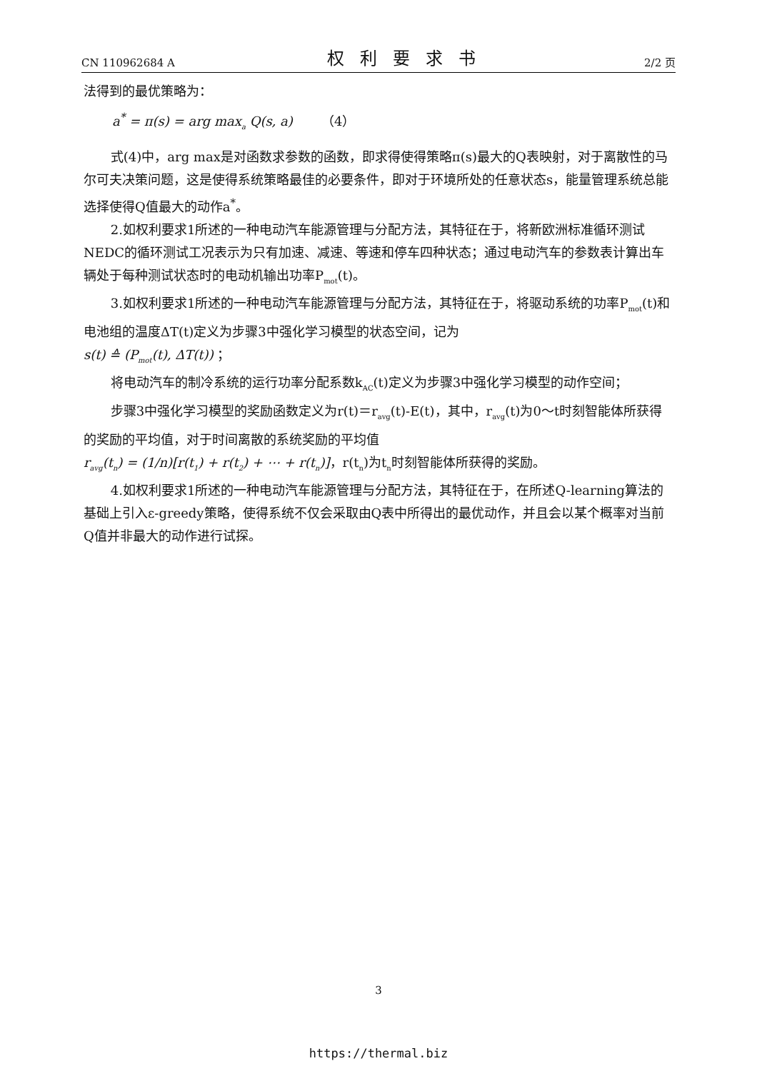CN 110962684 A 权利要求书 2/2 页
法得到的最优策略为：
a<sup>*</sup> = π(s) = arg max<sub>a</sub> Q(s, a) （4）
式(4)中，arg max是对函数求参数的函数，即求得使得策略π(s)最大的Q表映射，对于离散性的马尔可夫决策问题，这是使得系统策略最佳的必要条件，即对于环境所处的任意状态s，能量管理系统总能选择使得Q值最大的动作a<sup>*</sup>。
2.如权利要求1所述的一种电动汽车能源管理与分配方法，其特征在于，将新欧洲标准循环测试NEDC的循环测试工况表示为只有加速、减速、等速和停车四种状态；通过电动汽车的参数表计算出车辆处于每种测试状态时的电动机输出功率P<sub>mot</sub>(t)。
3.如权利要求1所述的一种电动汽车能源管理与分配方法，其特征在于，将驱动系统的功率P<sub>mot</sub>(t)和电池组的温度ΔT(t)定义为步骤3中强化学习模型的状态空间，记为
s(t) ≙ (P<sub>mot</sub>(t), ΔT(t)) ；
将电动汽车的制冷系统的运行功率分配系数k<sub>AC</sub>(t)定义为步骤3中强化学习模型的动作空间；
步骤3中强化学习模型的奖励函数定义为r(t)＝r<sub>avg</sub>(t)-E(t)，其中，r<sub>avg</sub>(t)为0～t时刻智能体所获得的奖励的平均值，对于时间离散的系统奖励的平均值
r<sub>avg</sub>(t<sub>n</sub>) = (1/n)[r(t<sub>1</sub>) + r(t<sub>2</sub>) + ⋯ + r(t<sub>n</sub>)]，r(t<sub>n</sub>)为t<sub>n</sub>时刻智能体所获得的奖励。
4.如权利要求1所述的一种电动汽车能源管理与分配方法，其特征在于，在所述Q-learning算法的基础上引入ε-greedy策略，使得系统不仅会采取由Q表中所得出的最优动作，并且会以某个概率对当前Q值并非最大的动作进行试探。
3
https://thermal.biz